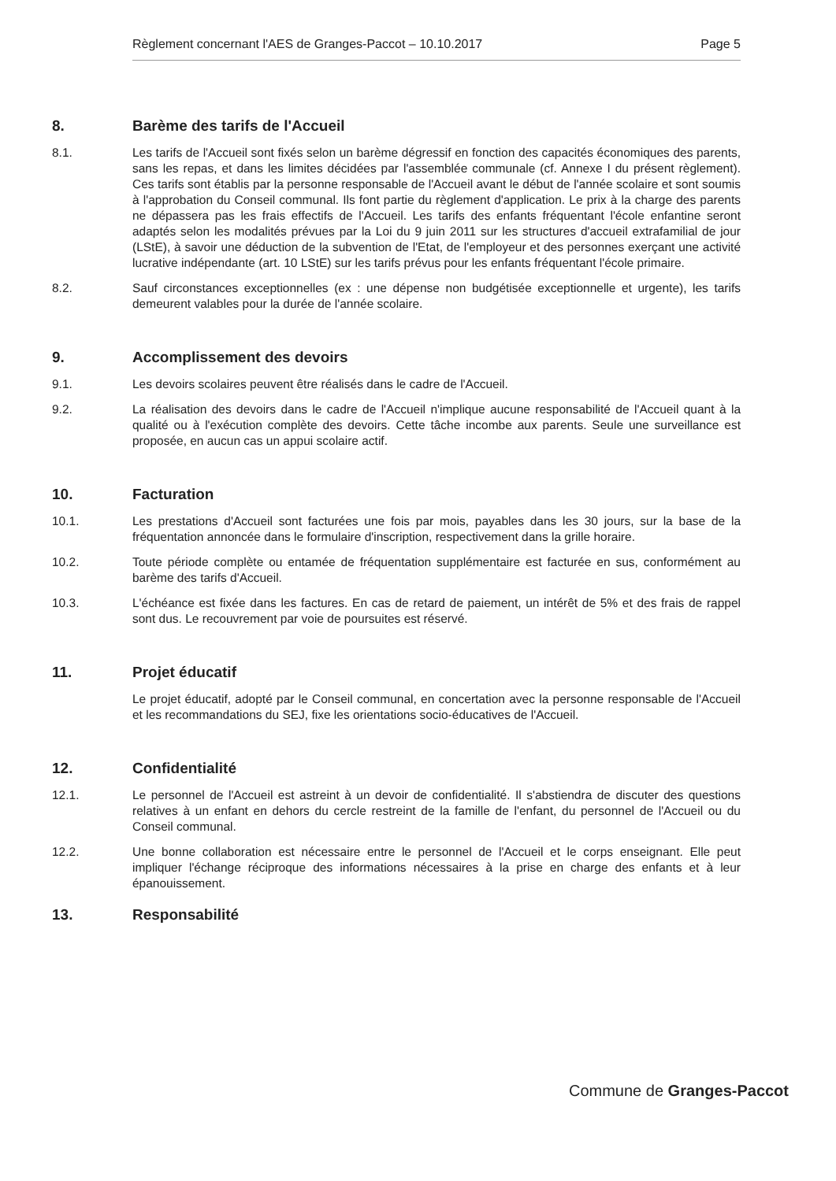Règlement concernant l'AES de Granges-Paccot – 10.10.2017 Page 5
8. Barème des tarifs de l'Accueil
8.1. Les tarifs de l'Accueil sont fixés selon un barème dégressif en fonction des capacités économiques des parents, sans les repas, et dans les limites décidées par l'assemblée communale (cf. Annexe I du présent règlement). Ces tarifs sont établis par la personne responsable de l'Accueil avant le début de l'année scolaire et sont soumis à l'approbation du Conseil communal. Ils font partie du règlement d'application. Le prix à la charge des parents ne dépassera pas les frais effectifs de l'Accueil. Les tarifs des enfants fréquentant l'école enfantine seront adaptés selon les modalités prévues par la Loi du 9 juin 2011 sur les structures d'accueil extrafamilial de jour (LStE), à savoir une déduction de la subvention de l'Etat, de l'employeur et des personnes exerçant une activité lucrative indépendante (art. 10 LStE) sur les tarifs prévus pour les enfants fréquentant l'école primaire.
8.2. Sauf circonstances exceptionnelles (ex : une dépense non budgétisée exceptionnelle et urgente), les tarifs demeurent valables pour la durée de l'année scolaire.
9. Accomplissement des devoirs
9.1. Les devoirs scolaires peuvent être réalisés dans le cadre de l'Accueil.
9.2. La réalisation des devoirs dans le cadre de l'Accueil n'implique aucune responsabilité de l'Accueil quant à la qualité ou à l'exécution complète des devoirs. Cette tâche incombe aux parents. Seule une surveillance est proposée, en aucun cas un appui scolaire actif.
10. Facturation
10.1. Les prestations d'Accueil sont facturées une fois par mois, payables dans les 30 jours, sur la base de la fréquentation annoncée dans le formulaire d'inscription, respectivement dans la grille horaire.
10.2. Toute période complète ou entamée de fréquentation supplémentaire est facturée en sus, conformément au barème des tarifs d'Accueil.
10.3. L'échéance est fixée dans les factures. En cas de retard de paiement, un intérêt de 5% et des frais de rappel sont dus. Le recouvrement par voie de poursuites est réservé.
11. Projet éducatif
Le projet éducatif, adopté par le Conseil communal, en concertation avec la personne responsable de l'Accueil et les recommandations du SEJ, fixe les orientations socio-éducatives de l'Accueil.
12. Confidentialité
12.1. Le personnel de l'Accueil est astreint à un devoir de confidentialité. Il s'abstiendra de discuter des questions relatives à un enfant en dehors du cercle restreint de la famille de l'enfant, du personnel de l'Accueil ou du Conseil communal.
12.2. Une bonne collaboration est nécessaire entre le personnel de l'Accueil et le corps enseignant. Elle peut impliquer l'échange réciproque des informations nécessaires à la prise en charge des enfants et à leur épanouissement.
13. Responsabilité
Commune de Granges-Paccot